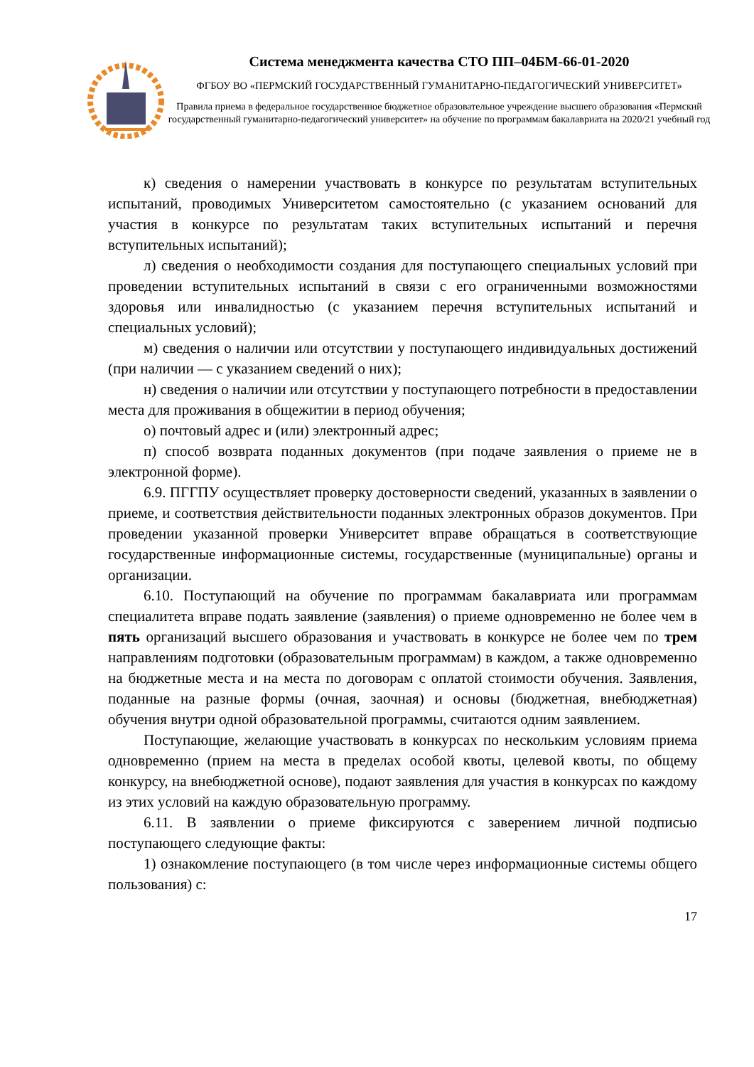Система менеджмента качества СТО ПП–04БМ-66-01-2020
ФГБОУ ВО «ПЕРМСКИЙ ГОСУДАРСТВЕННЫЙ ГУМАНИТАРНО-ПЕДАГОГИЧЕСКИЙ УНИВЕРСИТЕТ»
Правила приема в федеральное государственное бюджетное образовательное учреждение высшего образования «Пермский государственный гуманитарно-педагогический университет» на обучение по программам бакалавриата на 2020/21 учебный год
к) сведения о намерении участвовать в конкурсе по результатам вступительных испытаний, проводимых Университетом самостоятельно (с указанием оснований для участия в конкурсе по результатам таких вступительных испытаний и перечня вступительных испытаний);
л) сведения о необходимости создания для поступающего специальных условий при проведении вступительных испытаний в связи с его ограниченными возможностями здоровья или инвалидностью (с указанием перечня вступительных испытаний и специальных условий);
м) сведения о наличии или отсутствии у поступающего индивидуальных достижений (при наличии — с указанием сведений о них);
н) сведения о наличии или отсутствии у поступающего потребности в предоставлении места для проживания в общежитии в период обучения;
о) почтовый адрес и (или) электронный адрес;
п) способ возврата поданных документов (при подаче заявления о приеме не в электронной форме).
6.9. ПГГПУ осуществляет проверку достоверности сведений, указанных в заявлении о приеме, и соответствия действительности поданных электронных образов документов. При проведении указанной проверки Университет вправе обращаться в соответствующие государственные информационные системы, государственные (муниципальные) органы и организации.
6.10. Поступающий на обучение по программам бакалавриата или программам специалитета вправе подать заявление (заявления) о приеме одновременно не более чем в пять организаций высшего образования и участвовать в конкурсе не более чем по трем направлениям подготовки (образовательным программам) в каждом, а также одновременно на бюджетные места и на места по договорам с оплатой стоимости обучения. Заявления, поданные на разные формы (очная, заочная) и основы (бюджетная, внебюджетная) обучения внутри одной образовательной программы, считаются одним заявлением.
Поступающие, желающие участвовать в конкурсах по нескольким условиям приема одновременно (прием на места в пределах особой квоты, целевой квоты, по общему конкурсу, на внебюджетной основе), подают заявления для участия в конкурсах по каждому из этих условий на каждую образовательную программу.
6.11. В заявлении о приеме фиксируются с заверением личной подписью поступающего следующие факты:
1) ознакомление поступающего (в том числе через информационные системы общего пользования) с:
17